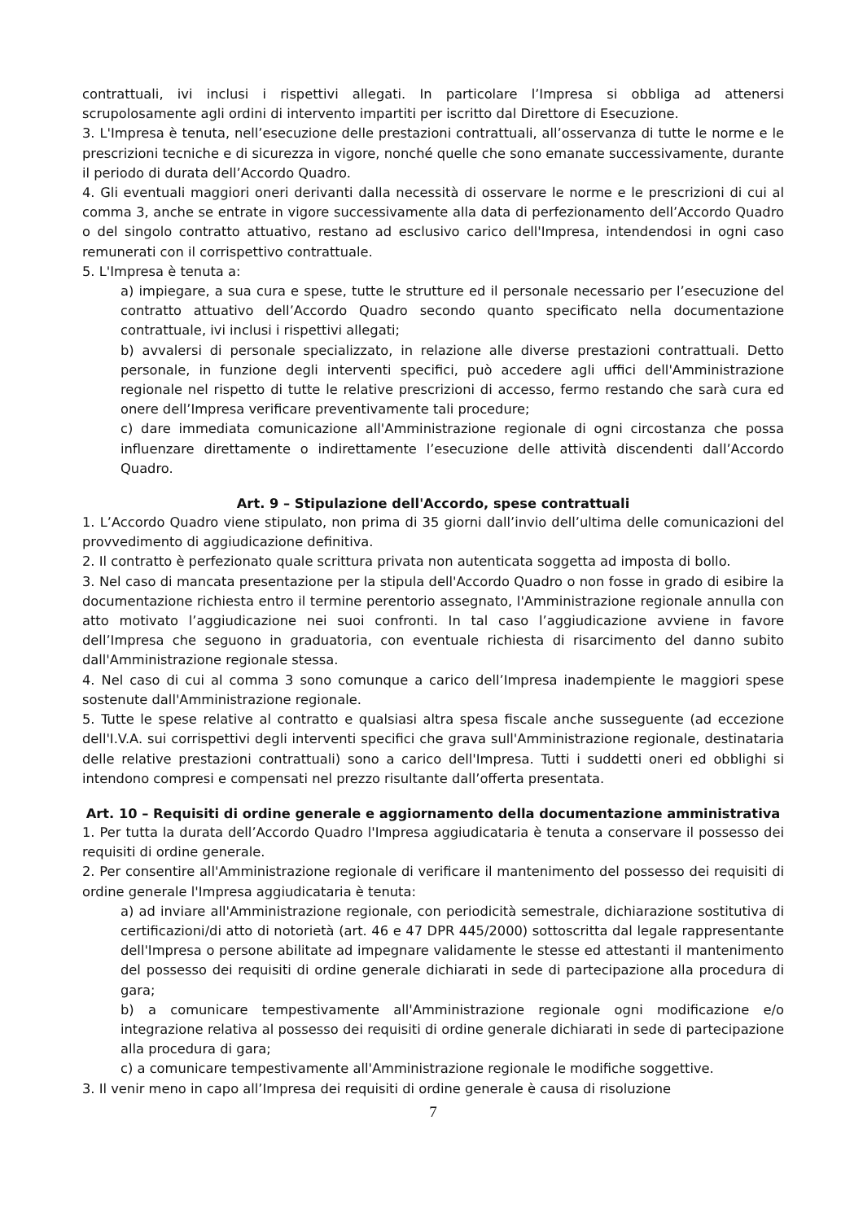contrattuali, ivi inclusi i rispettivi allegati. In particolare l’Impresa si obbliga ad attenersi scrupolosamente agli ordini di intervento impartiti per iscritto dal Direttore di Esecuzione.
3. L'Impresa è tenuta, nell’esecuzione delle prestazioni contrattuali, all’osservanza di tutte le norme e le prescrizioni tecniche e di sicurezza in vigore, nonché quelle che sono emanate successivamente, durante il periodo di durata dell’Accordo Quadro.
4. Gli eventuali maggiori oneri derivanti dalla necessità di osservare le norme e le prescrizioni di cui al comma 3, anche se entrate in vigore successivamente alla data di perfezionamento dell’Accordo Quadro o del singolo contratto attuativo, restano ad esclusivo carico dell'Impresa, intendendosi in ogni caso remunerati con il corrispettivo contrattuale.
5. L'Impresa è tenuta a:
a) impiegare, a sua cura e spese, tutte le strutture ed il personale necessario per l’esecuzione del contratto attuativo dell’Accordo Quadro secondo quanto specificato nella documentazione contrattuale, ivi inclusi i rispettivi allegati;
b) avvalersi di personale specializzato, in relazione alle diverse prestazioni contrattuali. Detto personale, in funzione degli interventi specifici, può accedere agli uffici dell'Amministrazione regionale nel rispetto di tutte le relative prescrizioni di accesso, fermo restando che sarà cura ed onere dell’Impresa verificare preventivamente tali procedure;
c) dare immediata comunicazione all'Amministrazione regionale di ogni circostanza che possa influenzare direttamente o indirettamente l’esecuzione delle attività discendenti dall’Accordo Quadro.
Art. 9 – Stipulazione dell'Accordo, spese contrattuali
1. L’Accordo Quadro viene stipulato, non prima di 35 giorni dall’invio dell’ultima delle comunicazioni del provvedimento di aggiudicazione definitiva.
2. Il contratto è perfezionato quale scrittura privata non autenticata soggetta ad imposta di bollo.
3. Nel caso di mancata presentazione per la stipula dell'Accordo Quadro o non fosse in grado di esibire la documentazione richiesta entro il termine perentorio assegnato, l'Amministrazione regionale annulla con atto motivato l’aggiudicazione nei suoi confronti. In tal caso l’aggiudicazione avviene in favore dell’Impresa che seguono in graduatoria, con eventuale richiesta di risarcimento del danno subito dall'Amministrazione regionale stessa.
4. Nel caso di cui al comma 3 sono comunque a carico dell’Impresa inadempiente le maggiori spese sostenute dall'Amministrazione regionale.
5. Tutte le spese relative al contratto e qualsiasi altra spesa fiscale anche susseguente (ad eccezione dell'I.V.A. sui corrispettivi degli interventi specifici che grava sull'Amministrazione regionale, destinataria delle relative prestazioni contrattuali) sono a carico dell'Impresa. Tutti i suddetti oneri ed obblighi si intendono compresi e compensati nel prezzo risultante dall’offerta presentata.
Art. 10 – Requisiti di ordine generale e aggiornamento della documentazione amministrativa
1. Per tutta la durata dell’Accordo Quadro l'Impresa aggiudicataria è tenuta a conservare il possesso dei requisiti di ordine generale.
2. Per consentire all'Amministrazione regionale di verificare il mantenimento del possesso dei requisiti di ordine generale l'Impresa aggiudicataria è tenuta:
a) ad inviare all'Amministrazione regionale, con periodicità semestrale, dichiarazione sostitutiva di certificazioni/di atto di notorietà (art. 46 e 47 DPR 445/2000) sottoscritta dal legale rappresentante dell'Impresa o persone abilitate ad impegnare validamente le stesse ed attestanti il mantenimento del possesso dei requisiti di ordine generale dichiarati in sede di partecipazione alla procedura di gara;
b) a comunicare tempestivamente all'Amministrazione regionale ogni modificazione e/o integrazione relativa al possesso dei requisiti di ordine generale dichiarati in sede di partecipazione alla procedura di gara;
c) a comunicare tempestivamente all'Amministrazione regionale le modifiche soggettive.
3. Il venir meno in capo all’Impresa dei requisiti di ordine generale è causa di risoluzione
7